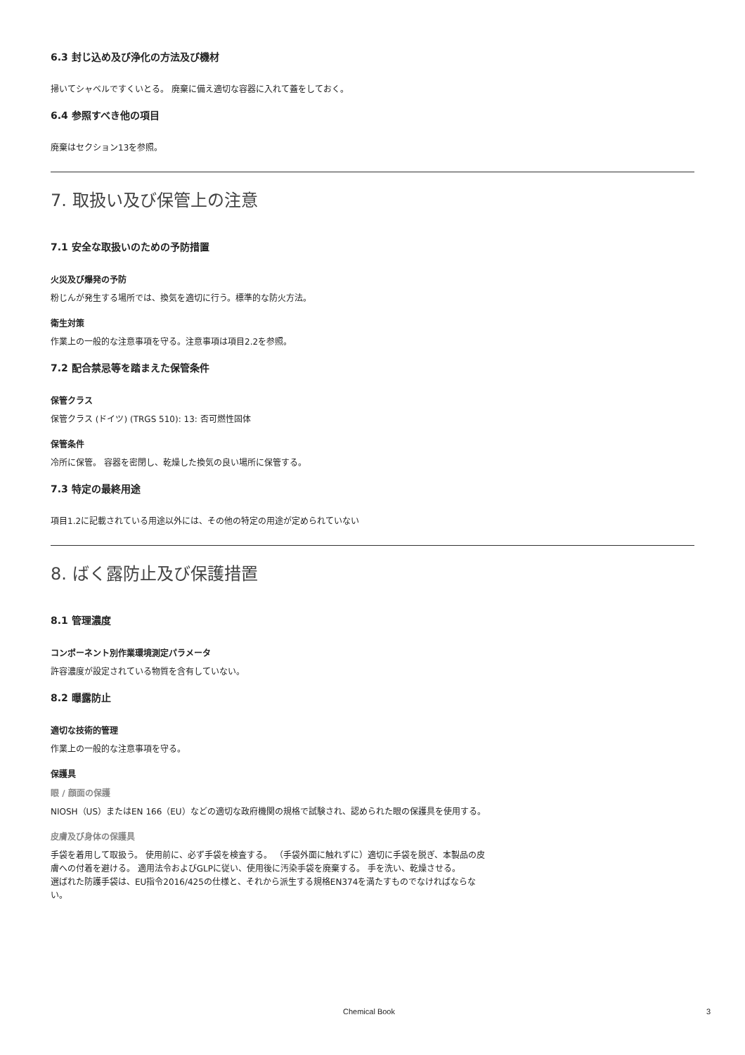6.3 封じ込め及び浄化の方法及び機材
掃いてシャベルですくいとる。 廃棄に備え適切な容器に入れて蓋をしておく。
6.4 参照すべき他の項目
廃棄はセクション13を参照。
7. 取扱い及び保管上の注意
7.1 安全な取扱いのための予防措置
火災及び爆発の予防
粉じんが発生する場所では、換気を適切に行う。標準的な防火方法。
衛生対策
作業上の一般的な注意事項を守る。注意事項は項目2.2を参照。
7.2 配合禁忌等を踏まえた保管条件
保管クラス
保管クラス (ドイツ) (TRGS 510): 13: 否可燃性固体
保管条件
冷所に保管。 容器を密閉し、乾燥した換気の良い場所に保管する。
7.3 特定の最終用途
項目1.2に記載されている用途以外には、その他の特定の用途が定められていない
8. ばく露防止及び保護措置
8.1 管理濃度
コンポーネント別作業環境測定パラメータ
許容濃度が設定されている物質を含有していない。
8.2 曝露防止
適切な技術的管理
作業上の一般的な注意事項を守る。
保護具
眼 / 顔面の保護
NIOSH（US）またはEN 166（EU）などの適切な政府機関の規格で試験され、認められた眼の保護具を使用する。
皮膚及び身体の保護具
手袋を着用して取扱う。 使用前に、必ず手袋を検査する。 （手袋外面に触れずに）適切に手袋を脱ぎ、本製品の皮膚への付着を避ける。 適用法令およびGLPに従い、使用後に汚染手袋を廃棄する。 手を洗い、乾燥させる。
選ばれた防護手袋は、EU指令2016/425の仕様と、それから派生する規格EN374を満たすものでなければならない。
Chemical Book 3